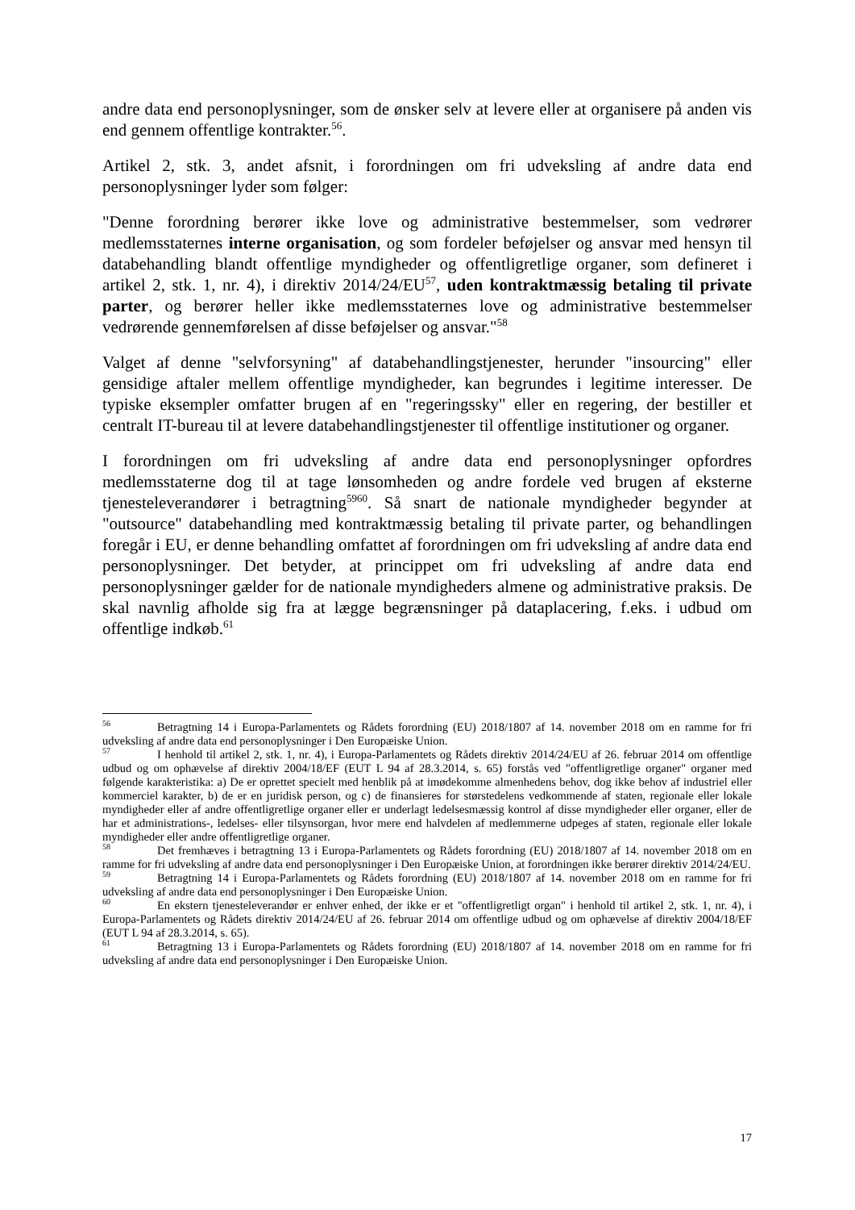andre data end personoplysninger, som de ønsker selv at levere eller at organisere på anden vis end gennem offentlige kontrakter.<sup>56</sup>.
Artikel 2, stk. 3, andet afsnit, i forordningen om fri udveksling af andre data end personoplysninger lyder som følger:
"Denne forordning berører ikke love og administrative bestemmelser, som vedrører medlemsstaternes interne organisation, og som fordeler beføjelser og ansvar med hensyn til databehandling blandt offentlige myndigheder og offentligretlige organer, som defineret i artikel 2, stk. 1, nr. 4), i direktiv 2014/24/EU<sup>57</sup>, uden kontraktmæssig betaling til private parter, og berører heller ikke medlemsstaternes love og administrative bestemmelser vedrørende gennemførelsen af disse beføjelser og ansvar."<sup>58</sup>
Valget af denne "selvforsyning" af databehandlingstjenester, herunder "insourcing" eller gensidige aftaler mellem offentlige myndigheder, kan begrundes i legitime interesser. De typiske eksempler omfatter brugen af en "regeringssky" eller en regering, der bestiller et centralt IT-bureau til at levere databehandlingstjenester til offentlige institutioner og organer.
I forordningen om fri udveksling af andre data end personoplysninger opfordres medlemsstaterne dog til at tage lønsomheden og andre fordele ved brugen af eksterne tjenesteleverandører i betragtning<sup>59</sup><sup>60</sup>. Så snart de nationale myndigheder begynder at "outsource" databehandling med kontraktmæssig betaling til private parter, og behandlingen foregår i EU, er denne behandling omfattet af forordningen om fri udveksling af andre data end personoplysninger. Det betyder, at princippet om fri udveksling af andre data end personoplysninger gælder for de nationale myndigheders almene og administrative praksis. De skal navnlig afholde sig fra at lægge begrænsninger på dataplacering, f.eks. i udbud om offentlige indkøb.<sup>61</sup>
<sup>56</sup> Betragtning 14 i Europa-Parlamentets og Rådets forordning (EU) 2018/1807 af 14. november 2018 om en ramme for fri udveksling af andre data end personoplysninger i Den Europæiske Union.
<sup>57</sup> I henhold til artikel 2, stk. 1, nr. 4), i Europa-Parlamentets og Rådets direktiv 2014/24/EU af 26. februar 2014 om offentlige udbud og om ophævelse af direktiv 2004/18/EF (EUT L 94 af 28.3.2014, s. 65) forstås ved "offentligretlige organer" organer med følgende karakteristika: a) De er oprettet specielt med henblik på at imødekomme almenhedens behov, dog ikke behov af industriel eller kommerciel karakter, b) de er en juridisk person, og c) de finansieres for størstedelens vedkommende af staten, regionale eller lokale myndigheder eller af andre offentligretlige organer eller er underlagt ledelsesmæssig kontrol af disse myndigheder eller organer, eller de har et administrations-, ledelses- eller tilsynsorgan, hvor mere end halvdelen af medlemmerne udpeges af staten, regionale eller lokale myndigheder eller andre offentligretlige organer.
<sup>58</sup> Det fremhæves i betragtning 13 i Europa-Parlamentets og Rådets forordning (EU) 2018/1807 af 14. november 2018 om en ramme for fri udveksling af andre data end personoplysninger i Den Europæiske Union, at forordningen ikke berører direktiv 2014/24/EU.
<sup>59</sup> Betragtning 14 i Europa-Parlamentets og Rådets forordning (EU) 2018/1807 af 14. november 2018 om en ramme for fri udveksling af andre data end personoplysninger i Den Europæiske Union.
<sup>60</sup> En ekstern tjenesteleverandør er enhver enhed, der ikke er et "offentligretligt organ" i henhold til artikel 2, stk. 1, nr. 4), i Europa-Parlamentets og Rådets direktiv 2014/24/EU af 26. februar 2014 om offentlige udbud og om ophævelse af direktiv 2004/18/EF (EUT L 94 af 28.3.2014, s. 65).
<sup>61</sup> Betragtning 13 i Europa-Parlamentets og Rådets forordning (EU) 2018/1807 af 14. november 2018 om en ramme for fri udveksling af andre data end personoplysninger i Den Europæiske Union.
17